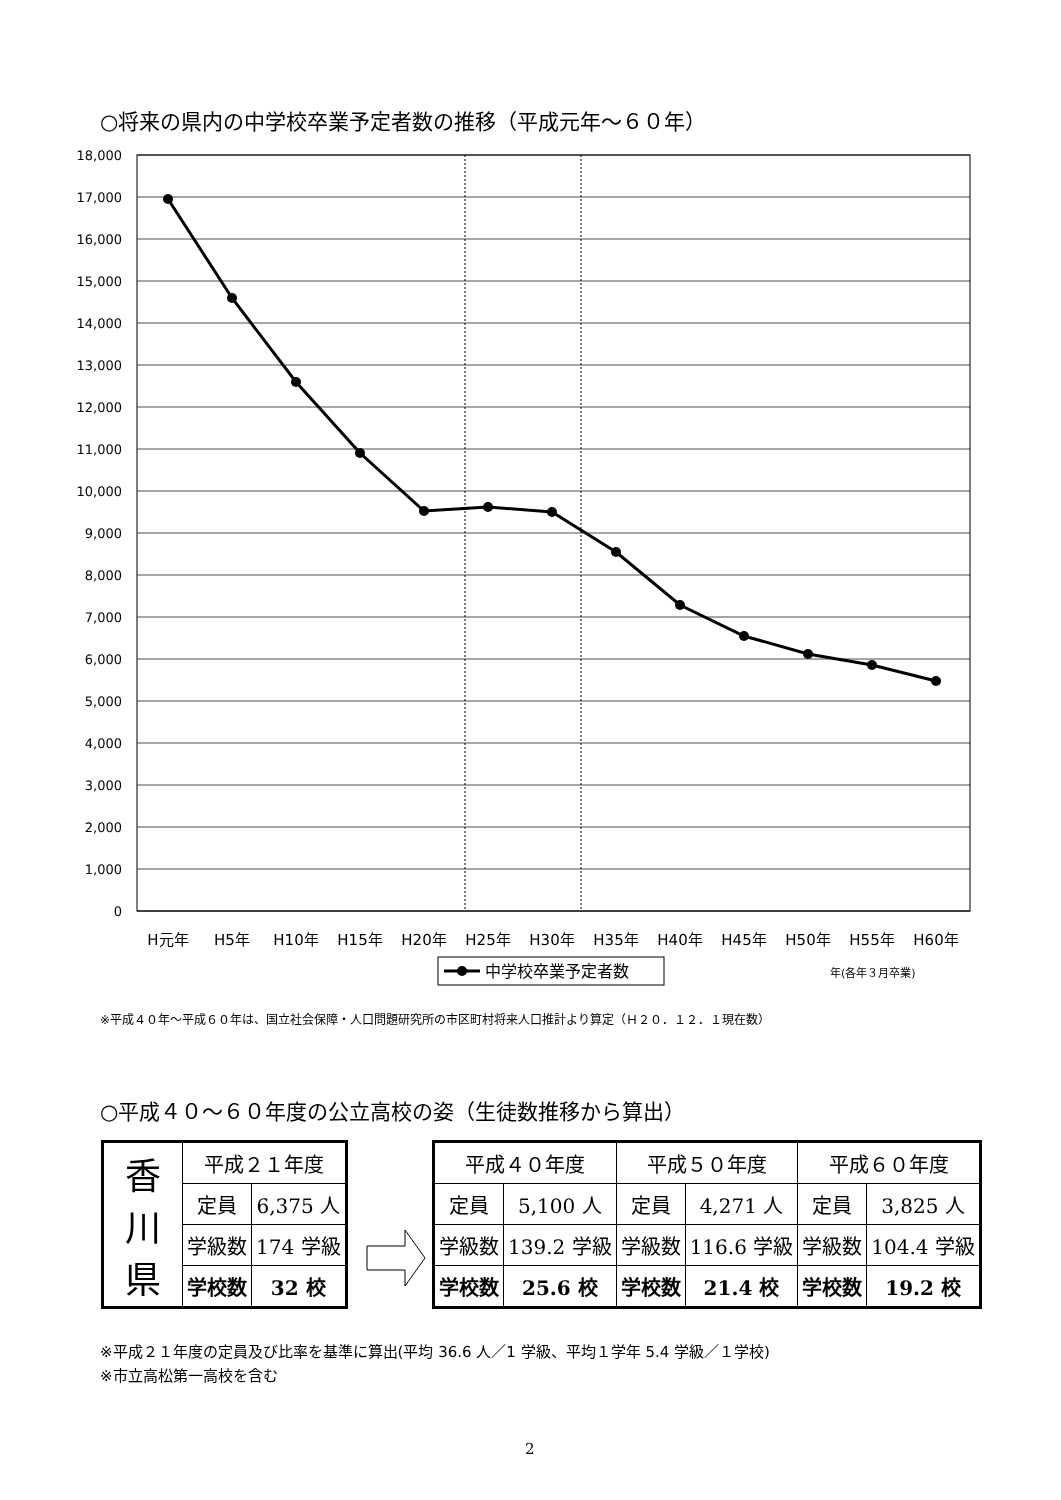○将来の県内の中学校卒業予定者数の推移（平成元年～６０年）
18,000
17,000
16,000
15,000
14,000
13,000
12,000
11,000
10,000
9,000
8,000
7,000
6,000
5,000
4,000
3,000
2,000
1,000
0
H元年
H5年
H10年
H15年
H20年
H25年
H30年
H35年
H40年
H45年
H50年
H55年
H60年
中学校卒業予定者数
年(各年３月卒業)
※平成４０年～平成６０年は、国立社会保障・人口問題研究所の市区町村将来人口推計より算定（Ｈ２０．１２．１現在数）
○平成４０～６０年度の公立高校の姿（生徒数推移から算出）
| 香 川 県 | 平成２１年度 | |
| | 定員 | 6,375 人 |
| | 学級数 | 174 学級 |
| | 学校数 | 32 校 |
| 平成４０年度 | | 平成５０年度 | | 平成６０年度 | |
| 定員 | 5,100 人 | 定員 | 4,271 人 | 定員 | 3,825 人 |
| 学級数 | 139.2 学級 | 学級数 | 116.6 学級 | 学級数 | 104.4 学級 |
| 学校数 | 25.6 校 | 学校数 | 21.4 校 | 学校数 | 19.2 校 |
※平成２１年度の定員及び比率を基準に算出(平均 36.6 人／1 学級、平均１学年 5.4 学級／１学校)
※市立高松第一高校を含む
2